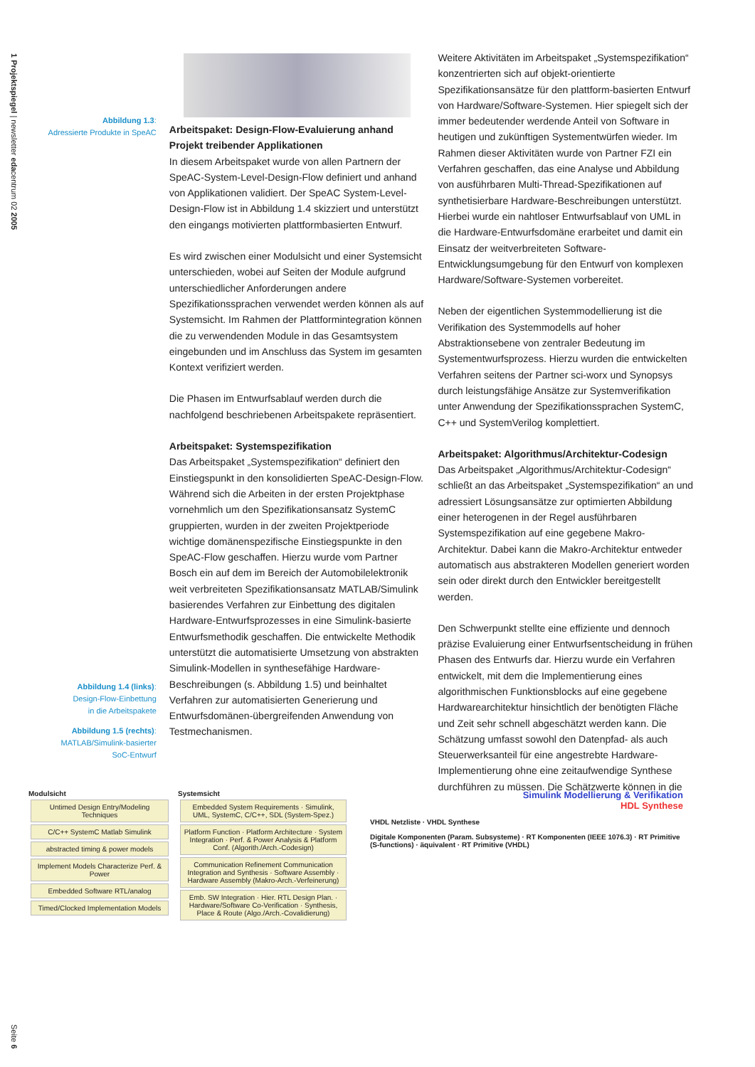1 Projektspiegel | newsletter edacentrum 02 2005
Abbildung 1.3:
Adressierte Produkte in SpeAC
Abbildung 1.4 (links):
Design-Flow-Einbettung
in die Arbeitspakete
Abbildung 1.5 (rechts):
MATLAB/Simulink-basierter
SoC-Entwurf
Arbeitspaket: Design-Flow-Evaluierung anhand Projekt treibender Applikationen
In diesem Arbeitspaket wurde von allen Partnern der SpeAC-System-Level-Design-Flow definiert und anhand von Applikationen validiert. Der SpeAC System-Level-Design-Flow ist in Abbildung 1.4 skizziert und unterstützt den eingangs motivierten plattformbasierten Entwurf.
Es wird zwischen einer Modulsicht und einer Systemsicht unterschieden, wobei auf Seiten der Module aufgrund unterschiedlicher Anforderungen andere Spezifikationssprachen verwendet werden können als auf Systemsicht. Im Rahmen der Plattformintegration können die zu verwendenden Module in das Gesamtsystem eingebunden und im Anschluss das System im gesamten Kontext verifiziert werden.
Die Phasen im Entwurfsablauf werden durch die nachfolgend beschriebenen Arbeitspakete repräsentiert.
Arbeitspaket: Systemspezifikation
Das Arbeitspaket „Systemspezifikation“ definiert den Einstiegspunkt in den konsolidierten SpeAC-Design-Flow. Während sich die Arbeiten in der ersten Projektphase vornehmlich um den Spezifikationsansatz SystemC gruppierten, wurden in der zweiten Projektperiode wichtige domänenspezifische Einstiegspunkte in den SpeAC-Flow geschaffen. Hierzu wurde vom Partner Bosch ein auf dem im Bereich der Automobilelektronik weit verbreiteten Spezifikationsansatz MATLAB/Simulink basierendes Verfahren zur Einbettung des digitalen Hardware-Entwurfsprozesses in eine Simulink-basierte Entwurfsmethodik geschaffen. Die entwickelte Methodik unterstützt die automatisierte Umsetzung von abstrakten Simulink-Modellen in synthesefähige Hardware-Beschreibungen (s. Abbildung 1.5) und beinhaltet Verfahren zur automatisierten Generierung und Entwurfsdomänen-übergreifenden Anwendung von Testmechanismen.
Weitere Aktivitäten im Arbeitspaket „Systemspezifikation“ konzentrierten sich auf objekt-orientierte Spezifikationsansätze für den plattform-basierten Entwurf von Hardware/Software-Systemen. Hier spiegelt sich der immer bedeutender werdende Anteil von Software in heutigen und zukünftigen Systementwürfen wieder. Im Rahmen dieser Aktivitäten wurde von Partner FZI ein Verfahren geschaffen, das eine Analyse und Abbildung von ausführbaren Multi-Thread-Spezifikationen auf synthetisierbare Hardware-Beschreibungen unterstützt. Hierbei wurde ein nahtloser Entwurfsablauf von UML in die Hardware-Entwurfsdomäne erarbeitet und damit ein Einsatz der weitverbreiteten Software-Entwicklungsumgebung für den Entwurf von komplexen Hardware/Software-Systemen vorbereitet.
Neben der eigentlichen Systemmodellierung ist die Verifikation des Systemmodells auf hoher Abstraktionsebene von zentraler Bedeutung im Systementwurfsprozess. Hierzu wurden die entwickelten Verfahren seitens der Partner sci-worx und Synopsys durch leistungsfähige Ansätze zur Systemverifikation unter Anwendung der Spezifikationssprachen SystemC, C++ und SystemVerilog komplettiert.
Arbeitspaket: Algorithmus/Architektur-Codesign
Das Arbeitspaket „Algorithmus/Architektur-Codesign“ schließt an das Arbeitspaket „Systemspezifikation“ an und adressiert Lösungsansätze zur optimierten Abbildung einer heterogenen in der Regel ausführbaren Systemspezifikation auf eine gegebene Makro-Architektur. Dabei kann die Makro-Architektur entweder automatisch aus abstrakteren Modellen generiert worden sein oder direkt durch den Entwickler bereitgestellt werden.
Den Schwerpunkt stellte eine effiziente und dennoch präzise Evaluierung einer Entwurfsentscheidung in frühen Phasen des Entwurfs dar. Hierzu wurde ein Verfahren entwickelt, mit dem die Implementierung eines algorithmischen Funktionsblocks auf eine gegebene Hardwarearchitektur hinsichtlich der benötigten Fläche und Zeit sehr schnell abgeschätzt werden kann. Die Schätzung umfasst sowohl den Datenpfad- als auch Steuerwerksanteil für eine angestrebte Hardware-Implementierung ohne eine zeitaufwendige Synthese durchführen zu müssen. Die Schätzwerte können in die
Modulsicht
Untimed Design Entry/Modeling Techniques
C/C++ SystemC Matlab Simulink
abstracted timing & power models
Implement Models Characterize Perf. & Power
Embedded Software RTL/analog
Timed/Clocked Implementation Models
Systemsicht
Embedded System Requirements · Simulink, UML, SystemC, C/C++, SDL (System-Spez.)
Platform Function · Platform Architecture · System Integration · Perf. & Power Analysis & Platform Conf. (Algorith./Arch.-Codesign)
Communication Refinement Communication Integration and Synthesis · Software Assembly · Hardware Assembly (Makro-Arch.-Verfeinerung)
Emb. SW Integration · Hier. RTL Design Plan. · Hardware/Software Co-Verification · Synthesis, Place & Route (Algo./Arch.-Covalidierung)
Simulink Modellierung & Verifikation
HDL Synthese
VHDL Netzliste · VHDL Synthese
Digitale Komponenten (Param. Subsysteme) · RT Komponenten (IEEE 1076.3) · RT Primitive (S-functions) · äquivalent · RT Primitive (VHDL)
Seite 6